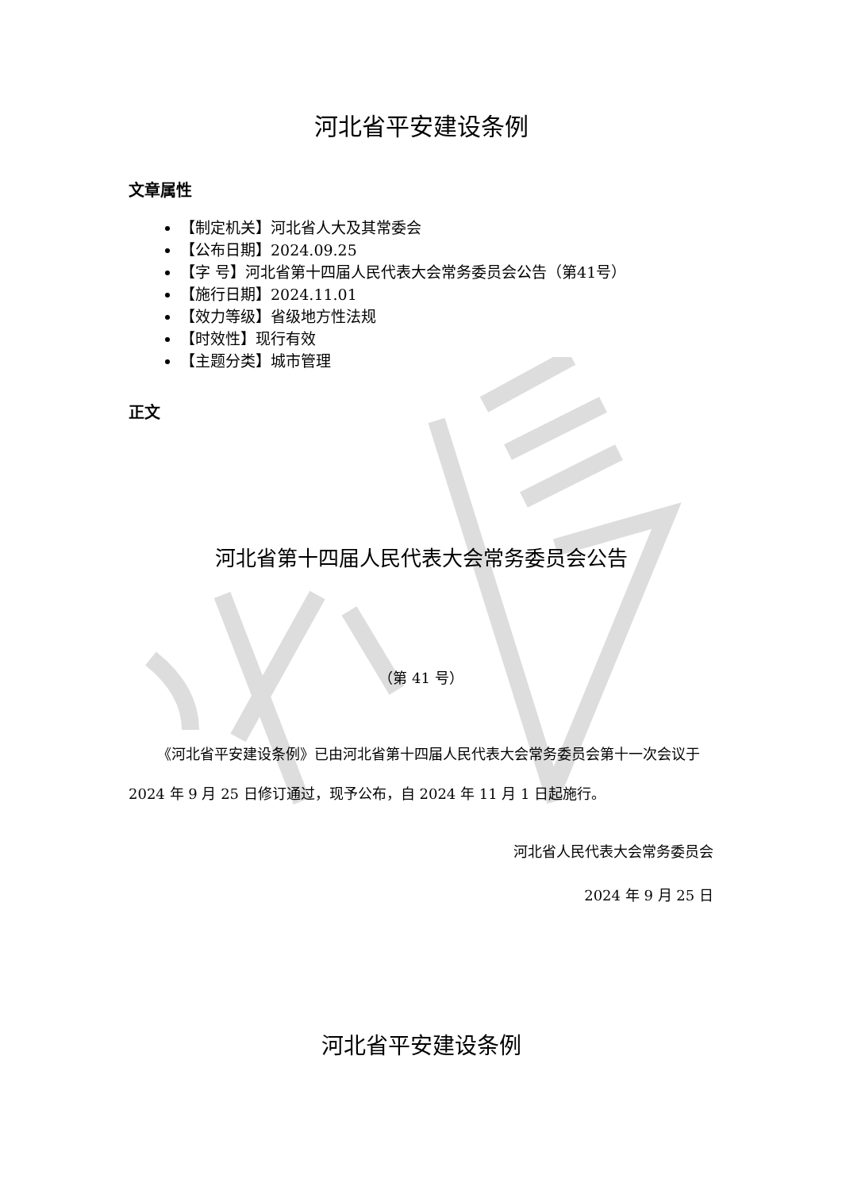河北省平安建设条例
文章属性
【制定机关】河北省人大及其常委会
【公布日期】2024.09.25
【字 号】河北省第十四届人民代表大会常务委员会公告（第41号）
【施行日期】2024.11.01
【效力等级】省级地方性法规
【时效性】现行有效
【主题分类】城市管理
正文
河北省第十四届人民代表大会常务委员会公告
（第 41 号）
《河北省平安建设条例》已由河北省第十四届人民代表大会常务委员会第十一次会议于 2024 年 9 月 25 日修订通过，现予公布，自 2024 年 11 月 1 日起施行。
河北省人民代表大会常务委员会
2024 年 9 月 25 日
河北省平安建设条例